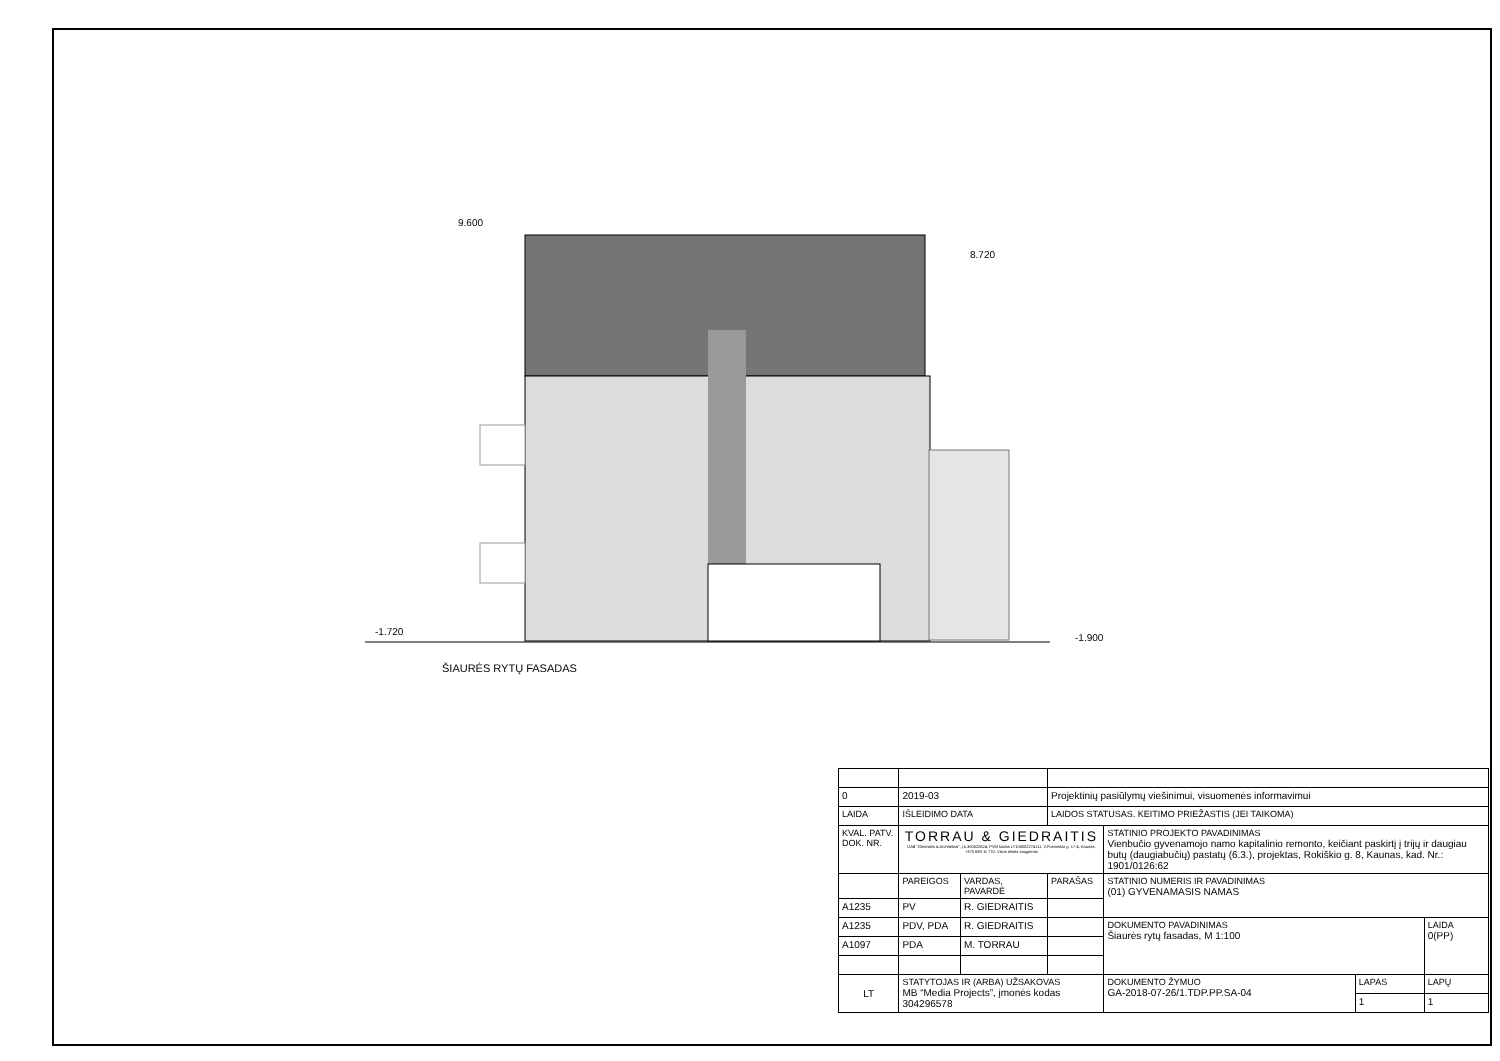9.600
8.720
-1.720
-1.900
ŠIAURĖS RYTŲ FASADAS
| 0 | 2019-03 | | Projektinių pasiūlymų viešinimui, visuomenės informavimui | | | |
| LAIDA | IŠLEIDIMO DATA | | LAIDOS STATUSAS. KEITIMO PRIEŽASTIS (JEI TAIKOMA) | | | |
| KVAL. PATV. DOK. NR. | TORRAU & GIEDRAITIS UAB "Giedraitis & Architektai", į.k.300522624, PVM kodas LT100002274111, V.Putvinskio g. 17-4, Kaunas, +370 699 11 770. Visos teisės saugomos | | | STATINIO PROJEKTO PAVADINIMAS Vienbučio gyvenamojo namo kapitalinio remonto, keičiant paskirtį į trijų ir daugiau butų (daugiabučių) pastatų (6.3.), projektas, Rokiškio g. 8, Kaunas, kad. Nr.: 1901/0126:62 | | |
| | | | | STATINIO NUMERIS IR PAVADINIMAS (01) GYVENAMASIS NAMAS | | |
| | PAREIGOS | VARDAS, PAVARDĖ | PARAŠAS | | | |
| A1235 | PV | R. GIEDRAITIS | | | | |
| A1235 | PDV, PDA | R. GIEDRAITIS | | DOKUMENTO PAVADINIMAS Šiaurės rytų fasadas, M 1:100 | | LAIDA 0(PP) |
| A1097 | PDA | M. TORRAU | | | | |
| LT | STATYTOJAS IR (ARBA) UŽSAKOVAS MB “Media Projects”, įmonės kodas 304296578 | | | DOKUMENTO ŽYMUO GA-2018-07-26/1.TDP.PP.SA-04 | LAPAS | LAPŲ |
| | | | | | 1 | 1 |